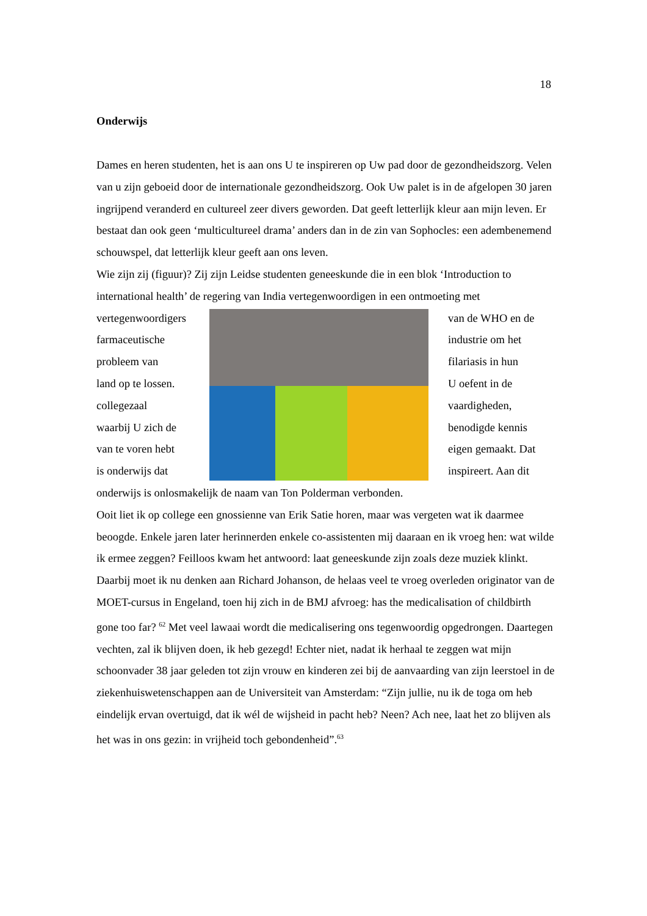18
Onderwijs
Dames en heren studenten, het is aan ons U te inspireren op Uw pad door de gezondheidszorg. Velen van u zijn geboeid door de internationale gezondheidszorg. Ook Uw palet is in de afgelopen 30 jaren ingrijpend veranderd en cultureel zeer divers geworden. Dat geeft letterlijk kleur aan mijn leven. Er bestaat dan ook geen ‘multicultureel drama’ anders dan in de zin van Sophocles: een adembenemend schouwspel, dat letterlijk kleur geeft aan ons leven.
Wie zijn zij (figuur)? Zij zijn Leidse studenten geneeskunde die in een blok ‘Introduction to international health’ de regering van India vertegenwoordigen in een ontmoeting met
vertegenwoordigers
van de WHO en de
farmaceutische
industrie om het
probleem van
filariasis in hun
land op te lossen.
U oefent in de
collegezaal
vaardigheden,
waarbij U zich de
benodigde kennis
van te voren hebt
eigen gemaakt. Dat
is onderwijs dat
inspireert. Aan dit
onderwijs is onlosmakelijk de naam van Ton Polderman verbonden.
Ooit liet ik op college een gnossienne van Erik Satie horen, maar was vergeten wat ik daarmee beoogde. Enkele jaren later herinnerden enkele co-assistenten mij daaraan en ik vroeg hen: wat wilde ik ermee zeggen? Feilloos kwam het antwoord: laat geneeskunde zijn zoals deze muziek klinkt. Daarbij moet ik nu denken aan Richard Johanson, de helaas veel te vroeg overleden originator van de MOET-cursus in Engeland, toen hij zich in de BMJ afvroeg: has the medicalisation of childbirth gone too far? <sup>62</sup> Met veel lawaai wordt die medicalisering ons tegenwoordig opgedrongen. Daartegen vechten, zal ik blijven doen, ik heb gezegd! Echter niet, nadat ik herhaal te zeggen wat mijn schoonvader 38 jaar geleden tot zijn vrouw en kinderen zei bij de aanvaarding van zijn leerstoel in de ziekenhuiswetenschappen aan de Universiteit van Amsterdam: “Zijn jullie, nu ik de toga om heb eindelijk ervan overtuigd, dat ik wél de wijsheid in pacht heb? Neen? Ach nee, laat het zo blijven als het was in ons gezin: in vrijheid toch gebondenheid”.<sup>63</sup>